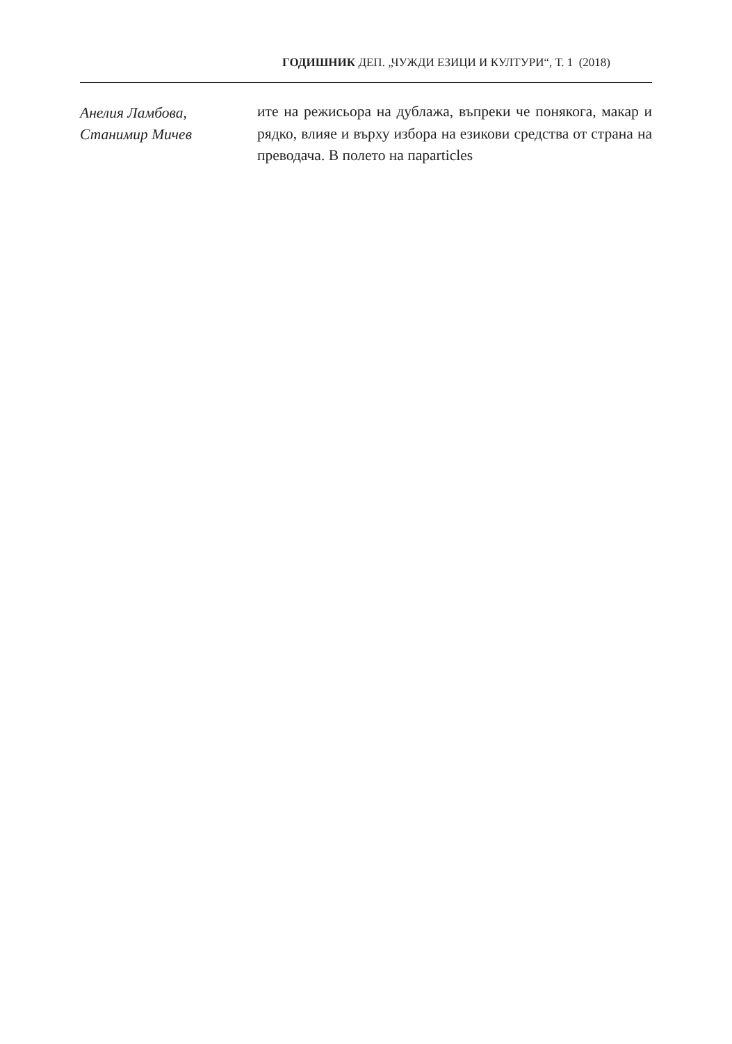ГОДИШНИК ДЕП. „ЧУЖДИ ЕЗИЦИ И КУЛТУРИ“, Т. 1 (2018)
Анелия Ламбова,
Станимир Мичев
ите на режисьора на дублажа, въпреки че понякога, макар и рядко, влияе и върху избора на езикови средства от страна на преводача. В полето на парarticles